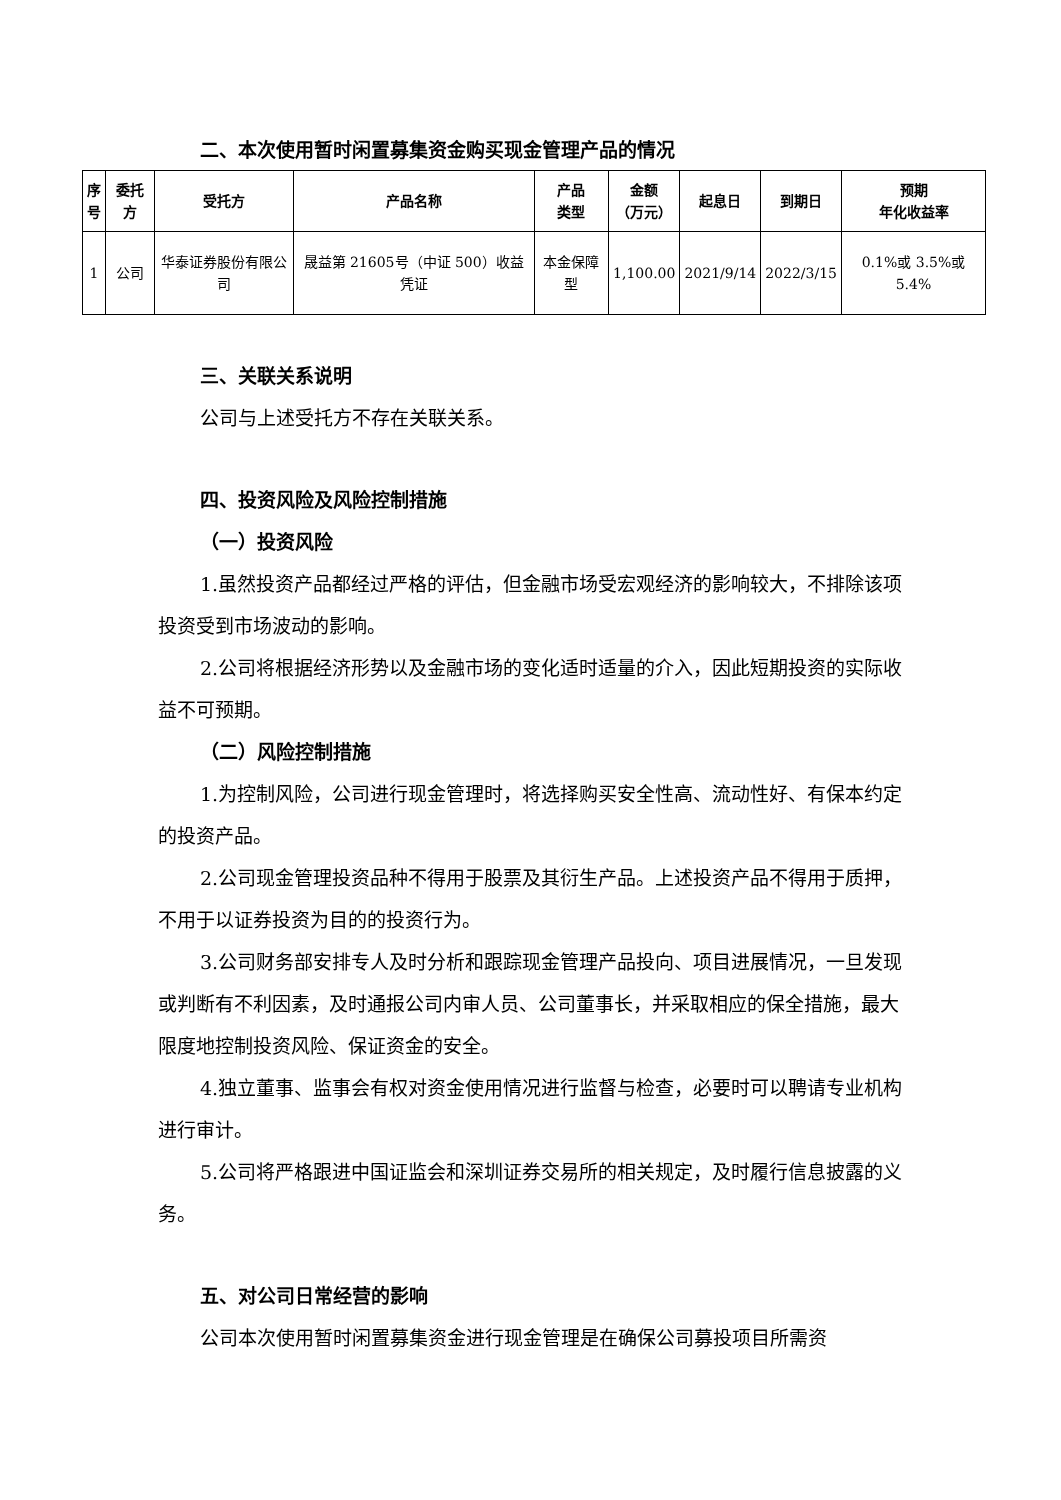二、本次使用暂时闲置募集资金购买现金管理产品的情况
| 序 号 | 委托方 | 受托方 | 产品名称 | 产品 类型 | 金额 （万元） | 起息日 | 到期日 | 预期 年化收益率 |
| --- | --- | --- | --- | --- | --- | --- | --- | --- |
| 1 | 公司 | 华泰证券股份有限公司 | 晟益第 21605号（中证 500）收益凭证 | 本金保障型 | 1,100.00 | 2021/9/14 | 2022/3/15 | 0.1%或 3.5%或 5.4% |
三、关联关系说明
公司与上述受托方不存在关联关系。
四、投资风险及风险控制措施
（一）投资风险
1.虽然投资产品都经过严格的评估，但金融市场受宏观经济的影响较大，不排除该项投资受到市场波动的影响。
2.公司将根据经济形势以及金融市场的变化适时适量的介入，因此短期投资的实际收益不可预期。
（二）风险控制措施
1.为控制风险，公司进行现金管理时，将选择购买安全性高、流动性好、有保本约定的投资产品。
2.公司现金管理投资品种不得用于股票及其衍生产品。上述投资产品不得用于质押，不用于以证券投资为目的的投资行为。
3.公司财务部安排专人及时分析和跟踪现金管理产品投向、项目进展情况，一旦发现或判断有不利因素，及时通报公司内审人员、公司董事长，并采取相应的保全措施，最大限度地控制投资风险、保证资金的安全。
4.独立董事、监事会有权对资金使用情况进行监督与检查，必要时可以聘请专业机构进行审计。
5.公司将严格跟进中国证监会和深圳证券交易所的相关规定，及时履行信息披露的义务。
五、对公司日常经营的影响
公司本次使用暂时闲置募集资金进行现金管理是在确保公司募投项目所需资